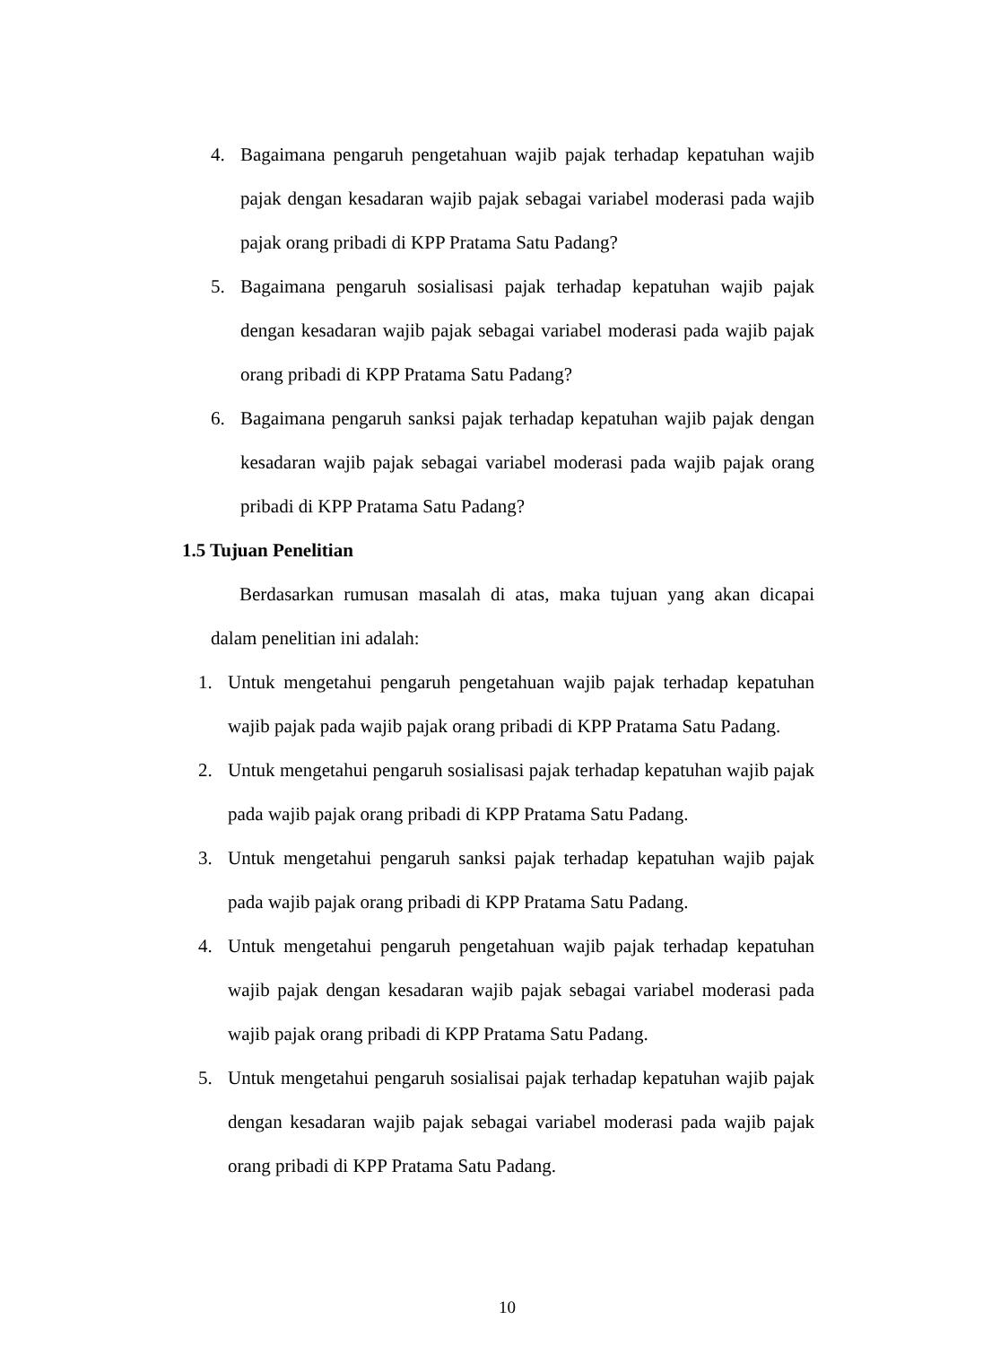4. Bagaimana pengaruh pengetahuan wajib pajak terhadap kepatuhan wajib pajak dengan kesadaran wajib pajak sebagai variabel moderasi pada wajib pajak orang pribadi di KPP Pratama Satu Padang?
5. Bagaimana pengaruh sosialisasi pajak terhadap kepatuhan wajib pajak dengan kesadaran wajib pajak sebagai variabel moderasi pada wajib pajak orang pribadi di KPP Pratama Satu Padang?
6. Bagaimana pengaruh sanksi pajak terhadap kepatuhan wajib pajak dengan kesadaran wajib pajak sebagai variabel moderasi pada wajib pajak orang pribadi di KPP Pratama Satu Padang?
1.5 Tujuan Penelitian
Berdasarkan rumusan masalah di atas, maka tujuan yang akan dicapai dalam penelitian ini adalah:
1. Untuk mengetahui pengaruh pengetahuan wajib pajak terhadap kepatuhan wajib pajak pada wajib pajak orang pribadi di KPP Pratama Satu Padang.
2. Untuk mengetahui pengaruh sosialisasi pajak terhadap kepatuhan wajib pajak pada wajib pajak orang pribadi di KPP Pratama Satu Padang.
3. Untuk mengetahui pengaruh sanksi pajak terhadap kepatuhan wajib pajak pada wajib pajak orang pribadi di KPP Pratama Satu Padang.
4. Untuk mengetahui pengaruh pengetahuan wajib pajak terhadap kepatuhan wajib pajak dengan kesadaran wajib pajak sebagai variabel moderasi pada wajib pajak orang pribadi di KPP Pratama Satu Padang.
5. Untuk mengetahui pengaruh sosialisai pajak terhadap kepatuhan wajib pajak dengan kesadaran wajib pajak sebagai variabel moderasi pada wajib pajak orang pribadi di KPP Pratama Satu Padang.
10